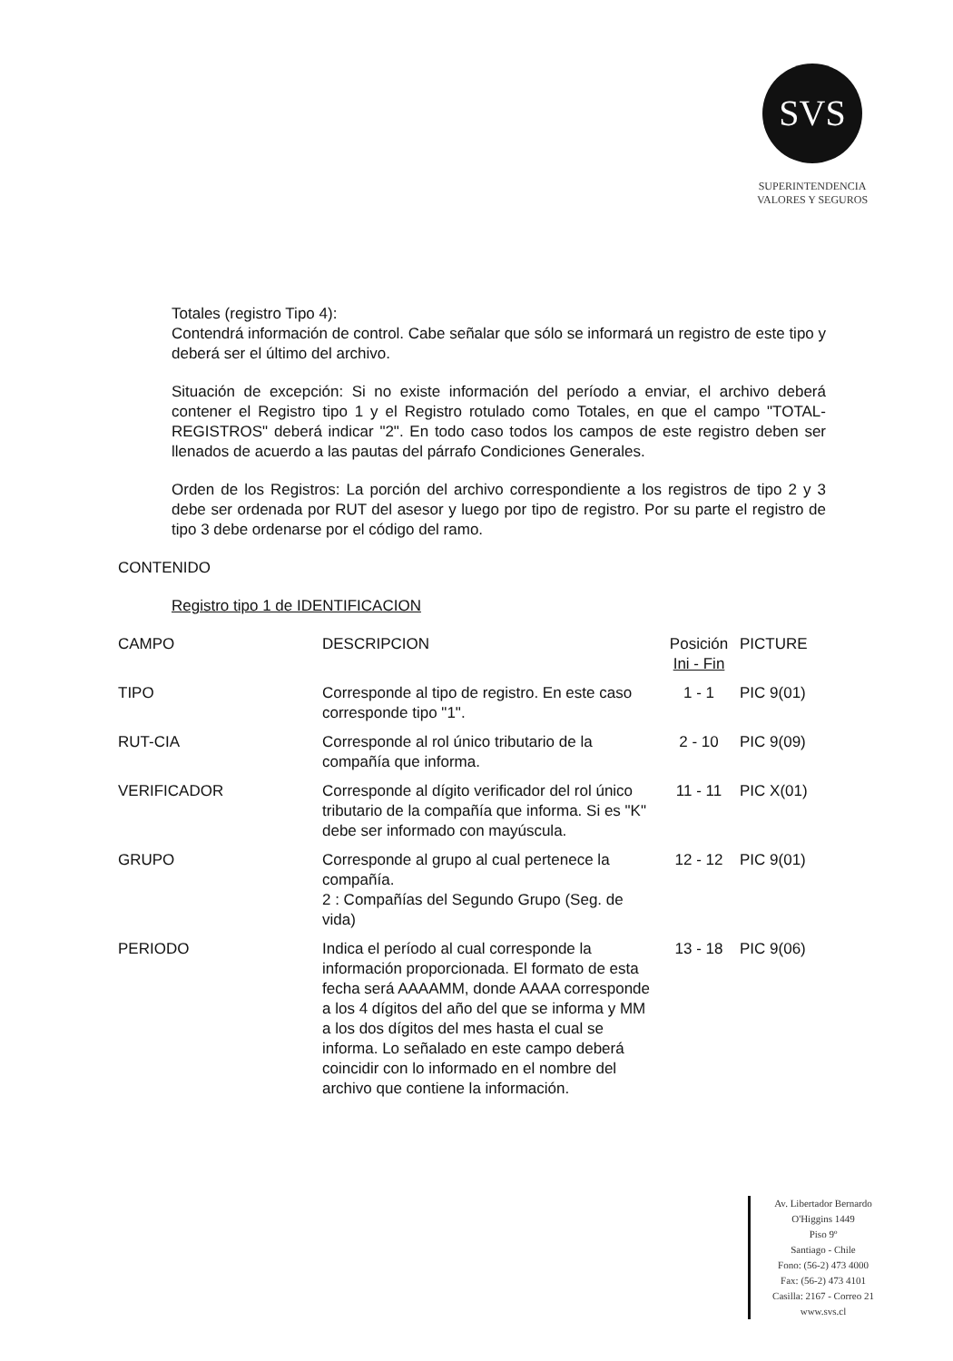SVS
SUPERINTENDENCIA
VALORES Y SEGUROS
Totales (registro Tipo 4):
Contendrá información de control. Cabe señalar que sólo se informará un registro de este tipo y deberá ser el último del archivo.
Situación de excepción: Si no existe información del período a enviar, el archivo deberá contener el Registro tipo 1 y el Registro rotulado como Totales, en que el campo "TOTAL-REGISTROS" deberá indicar "2". En todo caso todos los campos de este registro deben ser llenados de acuerdo a las pautas del párrafo Condiciones Generales.
Orden de los Registros: La porción del archivo correspondiente a los registros de tipo 2 y 3 debe ser ordenada por RUT del asesor y luego por tipo de registro. Por su parte el registro de tipo 3 debe ordenarse por el código del ramo.
CONTENIDO
Registro tipo 1 de IDENTIFICACION
| CAMPO | DESCRIPCION | Posición Ini - Fin | PICTURE |
| --- | --- | --- | --- |
| TIPO | Corresponde al tipo de registro. En este caso corresponde tipo "1". | 1 - 1 | PIC 9(01) |
| RUT-CIA | Corresponde al rol único tributario de la compañía que informa. | 2 - 10 | PIC 9(09) |
| VERIFICADOR | Corresponde al dígito verificador del rol único tributario de la compañía que informa. Si es "K" debe ser informado con mayúscula. | 11 - 11 | PIC X(01) |
| GRUPO | Corresponde al grupo al cual pertenece la compañía. 2 : Compañías del Segundo Grupo (Seg. de vida) | 12 - 12 | PIC 9(01) |
| PERIODO | Indica el período al cual corresponde la información proporcionada. El formato de esta fecha será AAAAMM, donde AAAA corresponde a los 4 dígitos del año del que se informa y MM a los dos dígitos del mes hasta el cual se informa. Lo señalado en este campo deberá coincidir con lo informado en el nombre del archivo que contiene la información. | 13 - 18 | PIC 9(06) |
Av. Libertador Bernardo
O'Higgins 1449
Piso 9º
Santiago - Chile
Fono: (56-2) 473 4000
Fax: (56-2) 473 4101
Casilla: 2167 - Correo 21
www.svs.cl